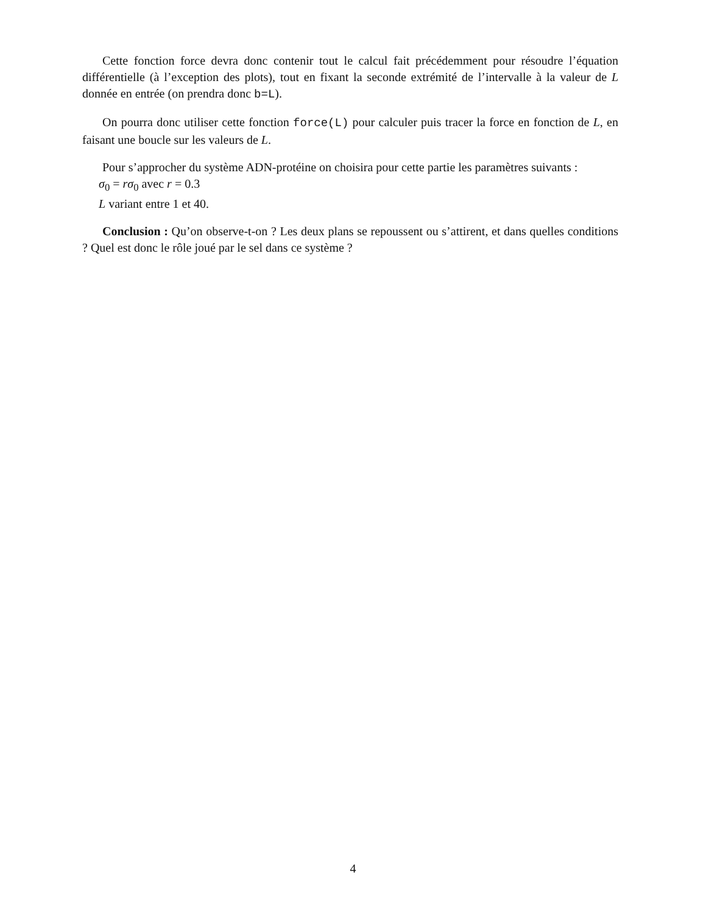Cette fonction force devra donc contenir tout le calcul fait précédemment pour résoudre l’équation différentielle (à l’exception des plots), tout en fixant la seconde extrémité de l’intervalle à la valeur de L donnée en entrée (on prendra donc b=L).
On pourra donc utiliser cette fonction force(L) pour calculer puis tracer la force en fonction de L, en faisant une boucle sur les valeurs de L.
Pour s’approcher du système ADN-protéine on choisira pour cette partie les paramètres suivants :
σ<sub>0</sub> = rσ<sub>0</sub> avec r = 0.3
L variant entre 1 et 40.
Conclusion : Qu’on observe-t-on ? Les deux plans se repoussent ou s’attirent, et dans quelles conditions ? Quel est donc le rôle joué par le sel dans ce système ?
4